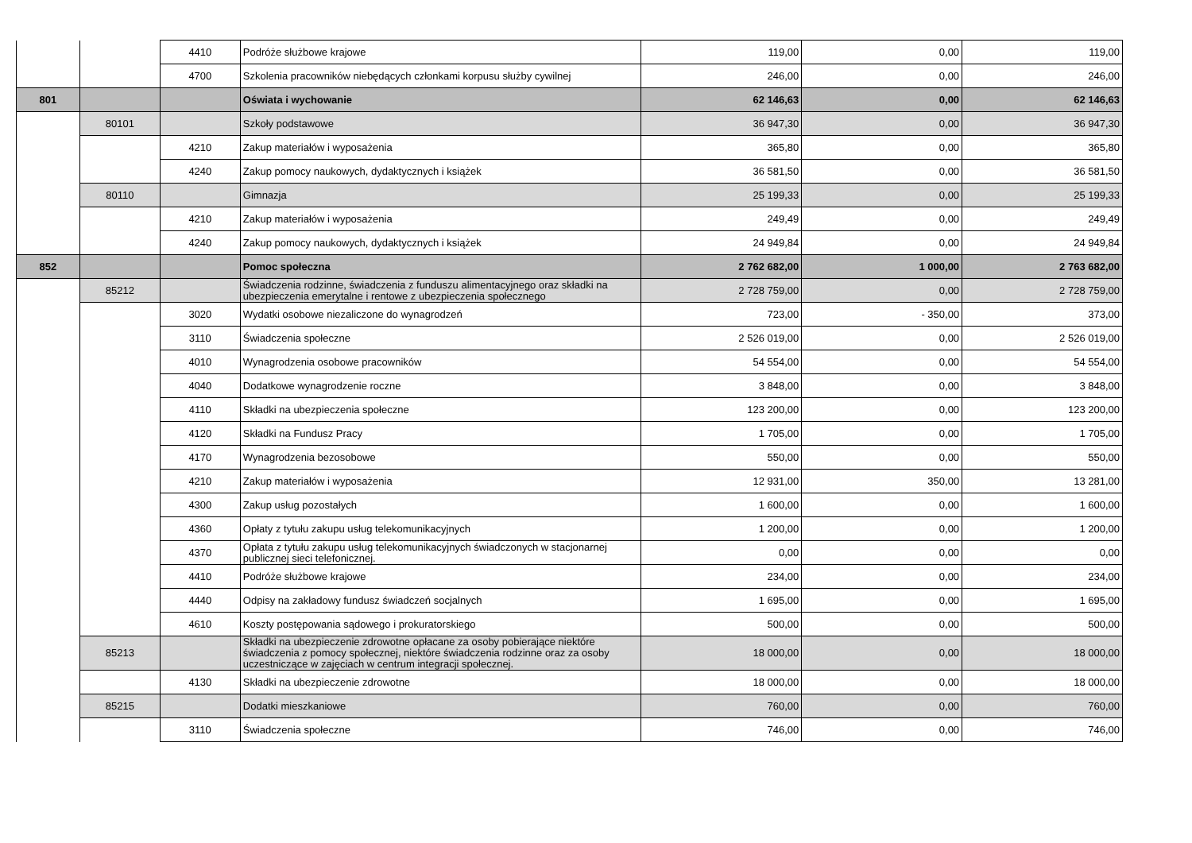| | | 4410 | Podróże służbowe krajowe | 119,00 | 0,00 | 119,00 |
| | | 4700 | Szkolenia pracowników niebędących członkami korpusu służby cywilnej | 246,00 | 0,00 | 246,00 |
| 801 | | | Oświata i wychowanie | 62 146,63 | 0,00 | 62 146,63 |
| | 80101 | | Szkoły podstawowe | 36 947,30 | 0,00 | 36 947,30 |
| | | 4210 | Zakup materiałów i wyposażenia | 365,80 | 0,00 | 365,80 |
| | | 4240 | Zakup pomocy naukowych, dydaktycznych i książek | 36 581,50 | 0,00 | 36 581,50 |
| | 80110 | | Gimnazja | 25 199,33 | 0,00 | 25 199,33 |
| | | 4210 | Zakup materiałów i wyposażenia | 249,49 | 0,00 | 249,49 |
| | | 4240 | Zakup pomocy naukowych, dydaktycznych i książek | 24 949,84 | 0,00 | 24 949,84 |
| 852 | | | Pomoc społeczna | 2 762 682,00 | 1 000,00 | 2 763 682,00 |
| | 85212 | | Świadczenia rodzinne, świadczenia z funduszu alimentacyjnego oraz składki na ubezpieczenia emerytalne i rentowe z ubezpieczenia społecznego | 2 728 759,00 | 0,00 | 2 728 759,00 |
| | | 3020 | Wydatki osobowe niezaliczone do wynagrodzeń | 723,00 | - 350,00 | 373,00 |
| | | 3110 | Świadczenia społeczne | 2 526 019,00 | 0,00 | 2 526 019,00 |
| | | 4010 | Wynagrodzenia osobowe pracowników | 54 554,00 | 0,00 | 54 554,00 |
| | | 4040 | Dodatkowe wynagrodzenie roczne | 3 848,00 | 0,00 | 3 848,00 |
| | | 4110 | Składki na ubezpieczenia społeczne | 123 200,00 | 0,00 | 123 200,00 |
| | | 4120 | Składki na Fundusz Pracy | 1 705,00 | 0,00 | 1 705,00 |
| | | 4170 | Wynagrodzenia bezosobowe | 550,00 | 0,00 | 550,00 |
| | | 4210 | Zakup materiałów i wyposażenia | 12 931,00 | 350,00 | 13 281,00 |
| | | 4300 | Zakup usług pozostałych | 1 600,00 | 0,00 | 1 600,00 |
| | | 4360 | Opłaty z tytułu zakupu usług telekomunikacyjnych | 1 200,00 | 0,00 | 1 200,00 |
| | | 4370 | Opłata z tytułu zakupu usług telekomunikacyjnych świadczonych w stacjonarnej publicznej sieci telefonicznej. | 0,00 | 0,00 | 0,00 |
| | | 4410 | Podróże służbowe krajowe | 234,00 | 0,00 | 234,00 |
| | | 4440 | Odpisy na zakładowy fundusz świadczeń socjalnych | 1 695,00 | 0,00 | 1 695,00 |
| | | 4610 | Koszty postępowania sądowego i prokuratorskiego | 500,00 | 0,00 | 500,00 |
| | 85213 | | Składki na ubezpieczenie zdrowotne opłacane za osoby pobierające niektóre świadczenia z pomocy społecznej, niektóre świadczenia rodzinne oraz za osoby uczestniczące w zajęciach w centrum integracji społecznej. | 18 000,00 | 0,00 | 18 000,00 |
| | | 4130 | Składki na ubezpieczenie zdrowotne | 18 000,00 | 0,00 | 18 000,00 |
| | 85215 | | Dodatki mieszkaniowe | 760,00 | 0,00 | 760,00 |
| | | 3110 | Świadczenia społeczne | 746,00 | 0,00 | 746,00 |